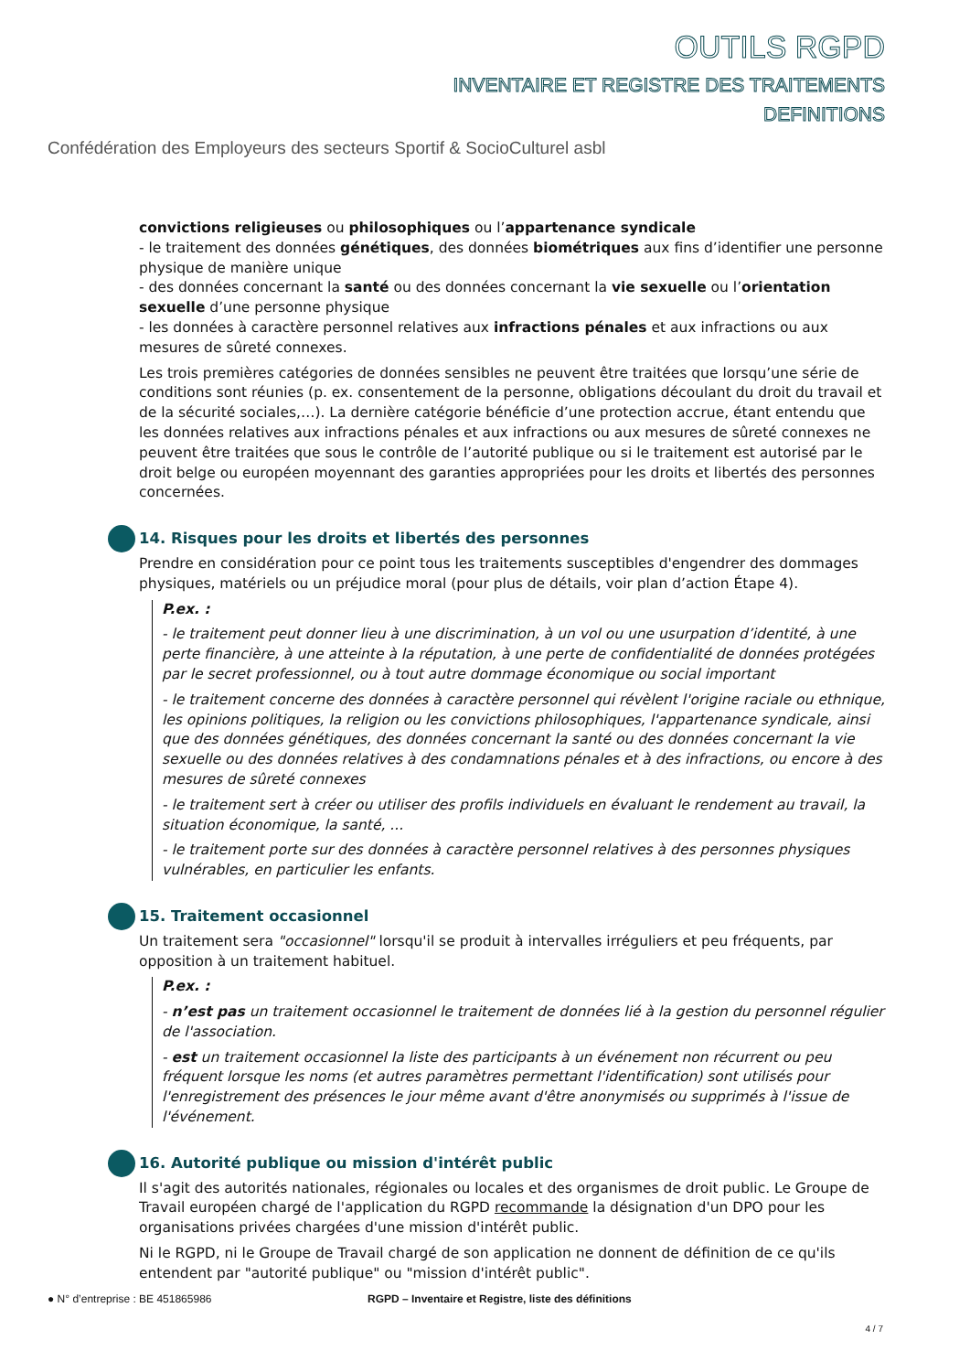OUTILS RGPD
INVENTAIRE ET REGISTRE DES TRAITEMENTS
DEFINITIONS
Confédération des Employeurs des secteurs Sportif & SocioCulturel asbl
convictions religieuses ou philosophiques ou l’appartenance syndicale
- le traitement des données génétiques, des données biométriques aux fins d’identifier une personne physique de manière unique
- des données concernant la santé ou des données concernant la vie sexuelle ou l’orientation sexuelle d’une personne physique
- les données à caractère personnel relatives aux infractions pénales et aux infractions ou aux mesures de sûreté connexes.
Les trois premières catégories de données sensibles ne peuvent être traitées que lorsqu’une série de conditions sont réunies (p. ex. consentement de la personne, obligations découlant du droit du travail et de la sécurité sociales,…). La dernière catégorie bénéficie d’une protection accrue, étant entendu que les données relatives aux infractions pénales et aux infractions ou aux mesures de sûreté connexes ne peuvent être traitées que sous le contrôle de l’autorité publique ou si le traitement est autorisé par le droit belge ou européen moyennant des garanties appropriées pour les droits et libertés des personnes concernées.
14. Risques pour les droits et libertés des personnes
Prendre en considération pour ce point tous les traitements susceptibles d'engendrer des dommages physiques, matériels ou un préjudice moral (pour plus de détails, voir plan d’action Étape 4).
P.ex. :
- le traitement peut donner lieu à une discrimination, à un vol ou une usurpation d’identité, à une perte financière, à une atteinte à la réputation, à une perte de confidentialité de données protégées par le secret professionnel, ou à tout autre dommage économique ou social important
- le traitement concerne des données à caractère personnel qui révèlent l'origine raciale ou ethnique, les opinions politiques, la religion ou les convictions philosophiques, l'appartenance syndicale, ainsi que des données génétiques, des données concernant la santé ou des données concernant la vie sexuelle ou des données relatives à des condamnations pénales et à des infractions, ou encore à des mesures de sûreté connexes
- le traitement sert à créer ou utiliser des profils individuels en évaluant le rendement au travail, la situation économique, la santé, ...
- le traitement porte sur des données à caractère personnel relatives à des personnes physiques vulnérables, en particulier les enfants.
15. Traitement occasionnel
Un traitement sera "occasionnel" lorsqu'il se produit à intervalles irréguliers et peu fréquents, par opposition à un traitement habituel.
P.ex. :
- n’est pas un traitement occasionnel le traitement de données lié à la gestion du personnel régulier de l'association.
- est un traitement occasionnel la liste des participants à un événement non récurrent ou peu fréquent lorsque les noms (et autres paramètres permettant l'identification) sont utilisés pour l'enregistrement des présences le jour même avant d'être anonymisés ou supprimés à l'issue de l'événement.
16. Autorité publique ou mission d'intérêt public
Il s'agit des autorités nationales, régionales ou locales et des organismes de droit public. Le Groupe de Travail européen chargé de l'application du RGPD recommande la désignation d'un DPO pour les organisations privées chargées d'une mission d'intérêt public.
Ni le RGPD, ni le Groupe de Travail chargé de son application ne donnent de définition de ce qu'ils entendent par "autorité publique" ou "mission d'intérêt public".
● N° d’entreprise : BE 451865986 RGPD – Inventaire et Registre, liste des définitions
4 / 7